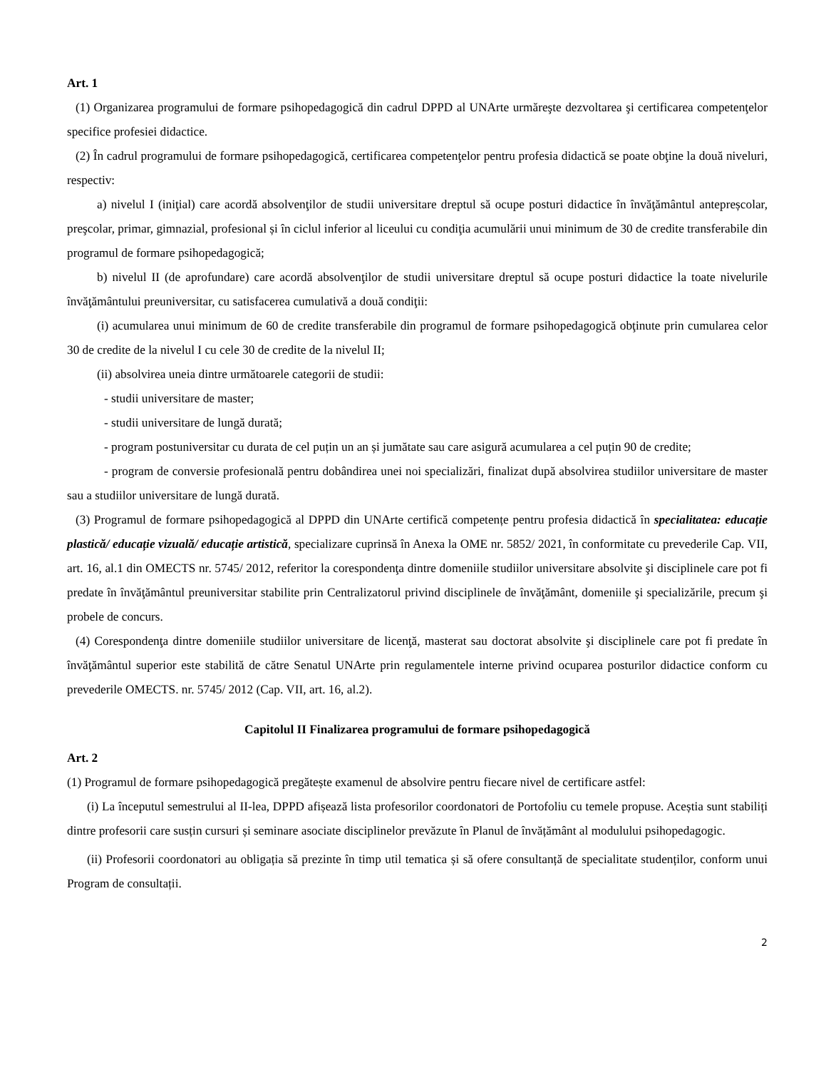Art. 1
(1) Organizarea programului de formare psihopedagogică din cadrul DPPD al UNArte urmăreşte dezvoltarea şi certificarea competenţelor specifice profesiei didactice.
(2) În cadrul programului de formare psihopedagogică, certificarea competenţelor pentru profesia didactică se poate obţine la două niveluri, respectiv:
a) nivelul I (iniţial) care acordă absolvenţilor de studii universitare dreptul să ocupe posturi didactice în învăţământul antepreșcolar, preşcolar, primar, gimnazial, profesional și în ciclul inferior al liceului cu condiţia acumulării unui minimum de 30 de credite transferabile din programul de formare psihopedagogică;
b) nivelul II (de aprofundare) care acordă absolvenţilor de studii universitare dreptul să ocupe posturi didactice la toate nivelurile învăţământului preuniversitar, cu satisfacerea cumulativă a două condiţii:
(i) acumularea unui minimum de 60 de credite transferabile din programul de formare psihopedagogică obţinute prin cumularea celor 30 de credite de la nivelul I cu cele 30 de credite de la nivelul II;
(ii) absolvirea uneia dintre următoarele categorii de studii:
- studii universitare de master;
- studii universitare de lungă durată;
- program postuniversitar cu durata de cel puțin un an și jumătate sau care asigură acumularea a cel puțin 90 de credite;
- program de conversie profesională pentru dobândirea unei noi specializări, finalizat după absolvirea studiilor universitare de master sau a studiilor universitare de lungă durată.
(3) Programul de formare psihopedagogică al DPPD din UNArte certifică competențe pentru profesia didactică în specialitatea: educație plastică/ educație vizuală/ educație artistică, specializare cuprinsă în Anexa la OME nr. 5852/ 2021, în conformitate cu prevederile Cap. VII, art. 16, al.1 din OMECTS nr. 5745/ 2012, referitor la corespondenţa dintre domeniile studiilor universitare absolvite şi disciplinele care pot fi predate în învăţământul preuniversitar stabilite prin Centralizatorul privind disciplinele de învăţământ, domeniile şi specializările, precum şi probele de concurs.
(4) Corespondenţa dintre domeniile studiilor universitare de licenţă, masterat sau doctorat absolvite şi disciplinele care pot fi predate în învăţământul superior este stabilită de către Senatul UNArte prin regulamentele interne privind ocuparea posturilor didactice conform cu prevederile OMECTS. nr. 5745/ 2012 (Cap. VII, art. 16, al.2).
Capitolul II Finalizarea programului de formare psihopedagogică
Art. 2
(1) Programul de formare psihopedagogică pregătește examenul de absolvire pentru fiecare nivel de certificare astfel:
(i) La începutul semestrului al II-lea, DPPD afișează lista profesorilor coordonatori de Portofoliu cu temele propuse. Aceștia sunt stabiliți dintre profesorii care susțin cursuri și seminare asociate disciplinelor prevăzute în Planul de învățământ al modulului psihopedagogic.
(ii) Profesorii coordonatori au obligația să prezinte în timp util tematica și să ofere consultanță de specialitate studenților, conform unui Program de consultații.
2